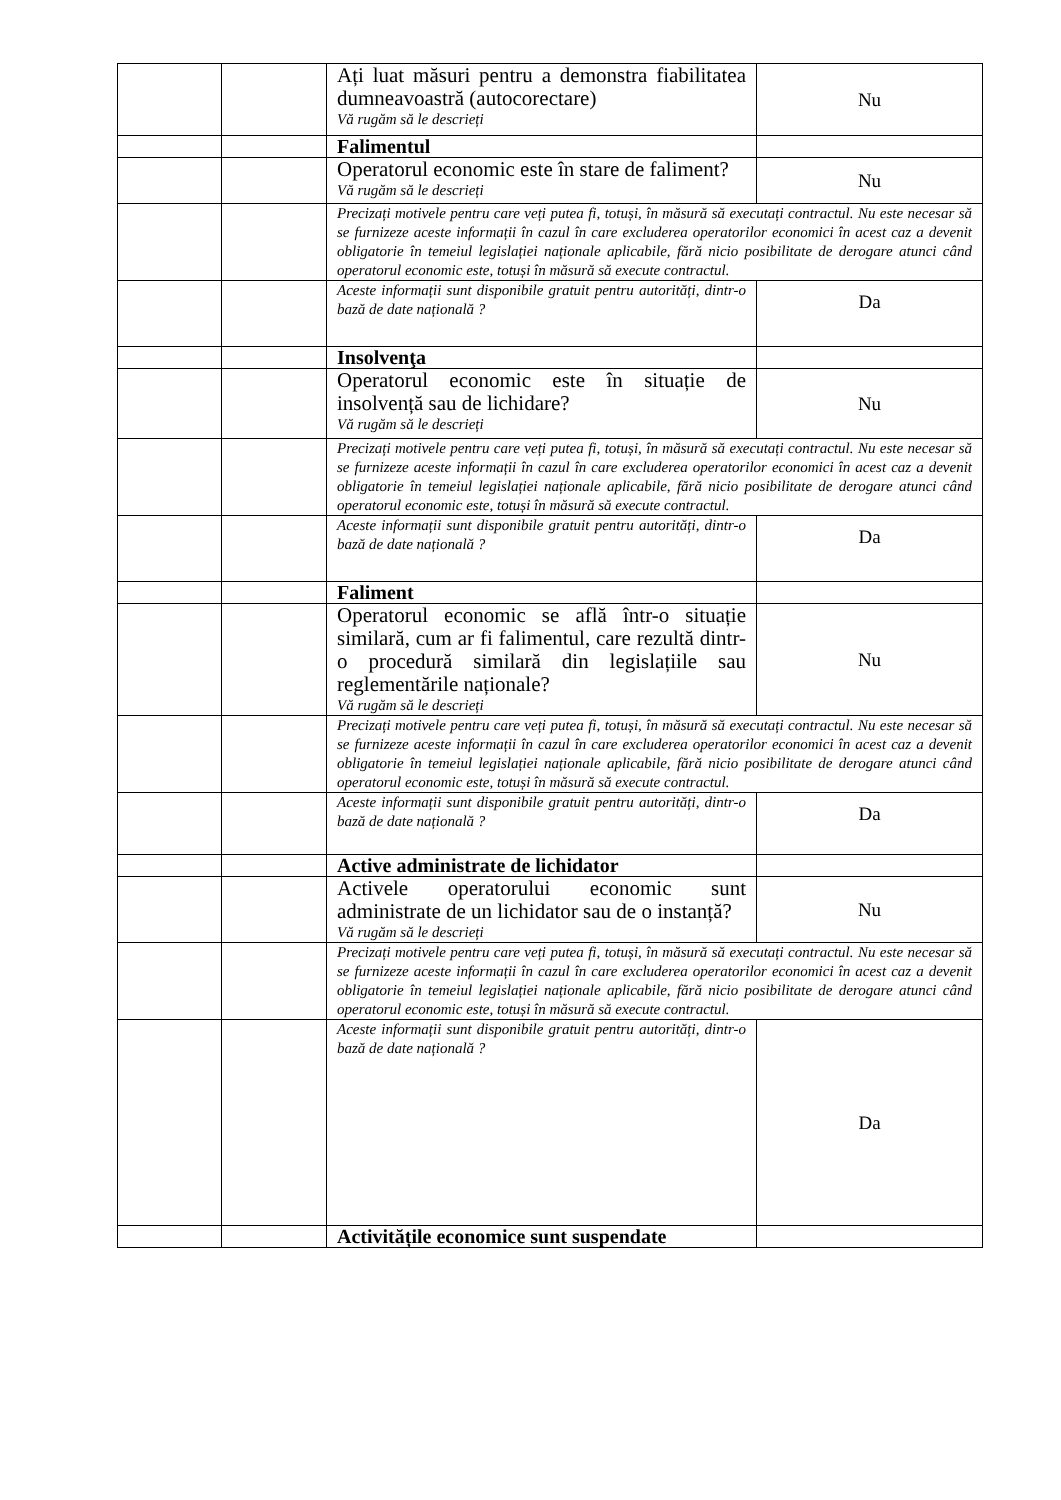| | | Ați luat măsuri pentru a demonstra fiabilitatea dumneavoastră (autocorectare) Vă rugăm să le descrieți | Nu |
| | | Falimentul | |
| | | Operatorul economic este în stare de faliment? Vă rugăm să le descrieți | Nu |
| | | Precizați motivele pentru care veți putea fi, totuși, în măsură să executați contractul. Nu este necesar să se furnizeze aceste informații în cazul în care excluderea operatorilor economici în acest caz a devenit obligatorie în temeiul legislației naționale aplicabile, fără nicio posibilitate de derogare atunci când operatorul economic este, totuși în măsură să execute contractul. | |
| | | Aceste informații sunt disponibile gratuit pentru autorități, dintr-o bază de date națională ? | Da |
| | | Insolvenţa | |
| | | Operatorul economic este în situație de insolvență sau de lichidare? Vă rugăm să le descrieți | Nu |
| | | Precizați motivele pentru care veți putea fi, totuși, în măsură să executați contractul. Nu este necesar să se furnizeze aceste informații în cazul în care excluderea operatorilor economici în acest caz a devenit obligatorie în temeiul legislației naționale aplicabile, fără nicio posibilitate de derogare atunci când operatorul economic este, totuși în măsură să execute contractul. | |
| | | Aceste informații sunt disponibile gratuit pentru autorități, dintr-o bază de date națională ? | Da |
| | | Faliment | |
| | | Operatorul economic se află într-o situație similară, cum ar fi falimentul, care rezultă dintr-o procedură similară din legislațiile sau reglementările naționale? Vă rugăm să le descrieți | Nu |
| | | Precizați motivele pentru care veți putea fi, totuși, în măsură să executați contractul. Nu este necesar să se furnizeze aceste informații în cazul în care excluderea operatorilor economici în acest caz a devenit obligatorie în temeiul legislației naționale aplicabile, fără nicio posibilitate de derogare atunci când operatorul economic este, totuși în măsură să execute contractul. | |
| | | Aceste informații sunt disponibile gratuit pentru autorități, dintr-o bază de date națională ? | Da |
| | | Active administrate de lichidator | |
| | | Activele operatorului economic sunt administrate de un lichidator sau de o instanță? Vă rugăm să le descrieți | Nu |
| | | Precizați motivele pentru care veți putea fi, totuși, în măsură să executați contractul. Nu este necesar să se furnizeze aceste informații în cazul în care excluderea operatorilor economici în acest caz a devenit obligatorie în temeiul legislației naționale aplicabile, fără nicio posibilitate de derogare atunci când operatorul economic este, totuși în măsură să execute contractul. | |
| | | Aceste informații sunt disponibile gratuit pentru autorități, dintr-o bază de date națională ? | Da |
| | | Activitățile economice sunt suspendate | |